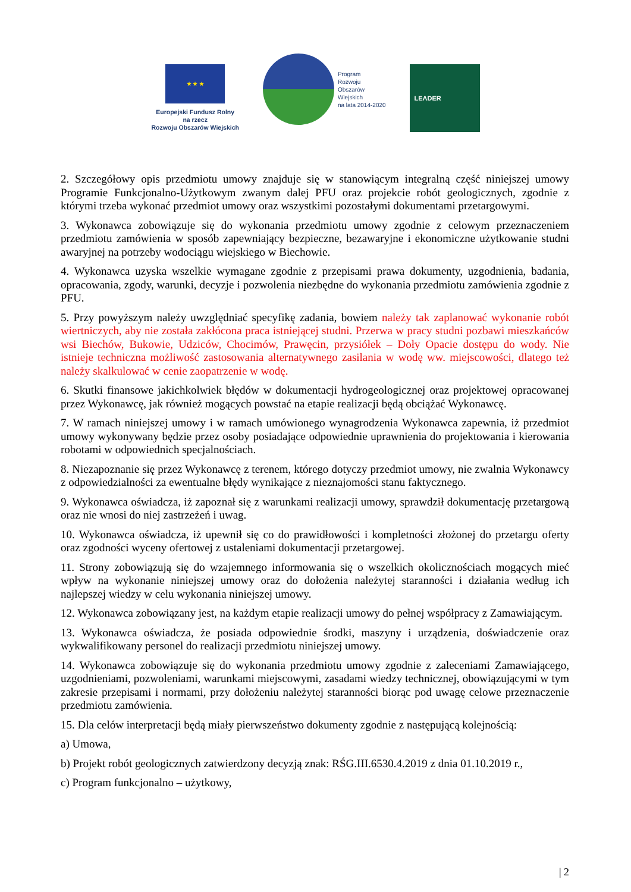★ ★ ★
Europejski Fundusz Rolny
na rzecz
Rozwoju Obszarów Wiejskich
Program
Rozwoju
Obszarów
Wiejskich
na lata 2014-2020
LEADER
2. Szczegółowy opis przedmiotu umowy znajduje się w stanowiącym integralną część niniejszej umowy Programie Funkcjonalno-Użytkowym zwanym dalej PFU oraz projekcie robót geologicznych, zgodnie z którymi trzeba wykonać przedmiot umowy oraz wszystkimi pozostałymi dokumentami przetargowymi.
3. Wykonawca zobowiązuje się do wykonania przedmiotu umowy zgodnie z celowym przeznaczeniem przedmiotu zamówienia w sposób zapewniający bezpieczne, bezawaryjne i ekonomiczne użytkowanie studni awaryjnej na potrzeby wodociągu wiejskiego w Biechowie.
4. Wykonawca uzyska wszelkie wymagane zgodnie z przepisami prawa dokumenty, uzgodnienia, badania, opracowania, zgody, warunki, decyzje i pozwolenia niezbędne do wykonania przedmiotu zamówienia zgodnie z PFU.
5. Przy powyższym należy uwzględniać specyfikę zadania, bowiem należy tak zaplanować wykonanie robót wiertniczych, aby nie została zakłócona praca istniejącej studni. Przerwa w pracy studni pozbawi mieszkańców wsi Biechów, Bukowie, Udziców, Chocimów, Prawęcin, przysiółek – Doły Opacie dostępu do wody. Nie istnieje techniczna możliwość zastosowania alternatywnego zasilania w wodę ww. miejscowości, dlatego też należy skalkulować w cenie zaopatrzenie w wodę.
6. Skutki finansowe jakichkolwiek błędów w dokumentacji hydrogeologicznej oraz projektowej opracowanej przez Wykonawcę, jak również mogących powstać na etapie realizacji będą obciążać Wykonawcę.
7. W ramach niniejszej umowy i w ramach umówionego wynagrodzenia Wykonawca zapewnia, iż przedmiot umowy wykonywany będzie przez osoby posiadające odpowiednie uprawnienia do projektowania i kierowania robotami w odpowiednich specjalnościach.
8. Niezapoznanie się przez Wykonawcę z terenem, którego dotyczy przedmiot umowy, nie zwalnia Wykonawcy z odpowiedzialności za ewentualne błędy wynikające z nieznajomości stanu faktycznego.
9. Wykonawca oświadcza, iż zapoznał się z warunkami realizacji umowy, sprawdził dokumentację przetargową oraz nie wnosi do niej zastrzeżeń i uwag.
10. Wykonawca oświadcza, iż upewnił się co do prawidłowości i kompletności złożonej do przetargu oferty oraz zgodności wyceny ofertowej z ustaleniami dokumentacji przetargowej.
11. Strony zobowiązują się do wzajemnego informowania się o wszelkich okolicznościach mogących mieć wpływ na wykonanie niniejszej umowy oraz do dołożenia należytej staranności i działania według ich najlepszej wiedzy w celu wykonania niniejszej umowy.
12. Wykonawca zobowiązany jest, na każdym etapie realizacji umowy do pełnej współpracy z Zamawiającym.
13. Wykonawca oświadcza, że posiada odpowiednie środki, maszyny i urządzenia, doświadczenie oraz wykwalifikowany personel do realizacji przedmiotu niniejszej umowy.
14. Wykonawca zobowiązuje się do wykonania przedmiotu umowy zgodnie z zaleceniami Zamawiającego, uzgodnieniami, pozwoleniami, warunkami miejscowymi, zasadami wiedzy technicznej, obowiązującymi w tym zakresie przepisami i normami, przy dołożeniu należytej staranności biorąc pod uwagę celowe przeznaczenie przedmiotu zamówienia.
15. Dla celów interpretacji będą miały pierwszeństwo dokumenty zgodnie z następującą kolejnością:
a) Umowa,
b) Projekt robót geologicznych zatwierdzony decyzją znak: RŚG.III.6530.4.2019 z dnia 01.10.2019 r.,
c) Program funkcjonalno – użytkowy,
| 2